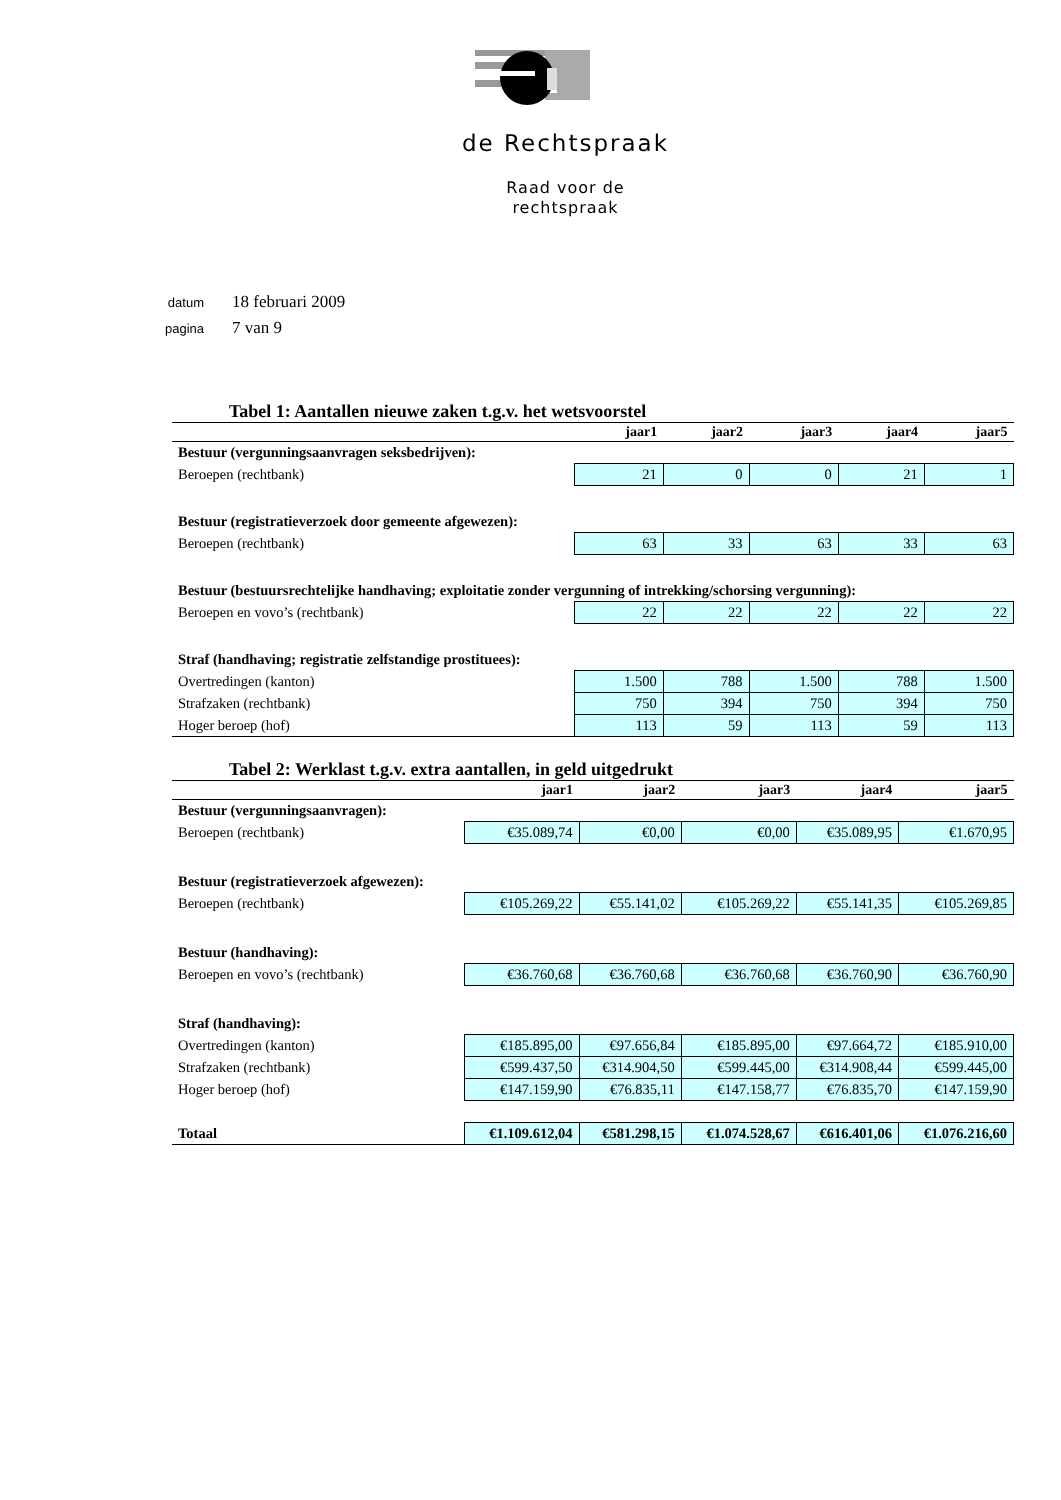de Rechtspraak
Raad voor de
rechtspraak
| datum | 18 februari 2009 |
| pagina | 7 van 9 |
Tabel 1: Aantallen nieuwe zaken t.g.v. het wetsvoorstel
| | jaar1 | jaar2 | jaar3 | jaar4 | jaar5 |
| --- | --- | --- | --- | --- | --- |
| Bestuur (vergunningsaanvragen seksbedrijven): | | | | | |
| Beroepen (rechtbank) | 21 | 0 | 0 | 21 | 1 |
| Bestuur (registratieverzoek door gemeente afgewezen): | | | | | |
| Beroepen (rechtbank) | 63 | 33 | 63 | 33 | 63 |
| Bestuur (bestuursrechtelijke handhaving; exploitatie zonder vergunning of intrekking/schorsing vergunning): | | | | | |
| Beroepen en vovo’s (rechtbank) | 22 | 22 | 22 | 22 | 22 |
| Straf (handhaving; registratie zelfstandige prostituees): | | | | | |
| Overtredingen (kanton) | 1.500 | 788 | 1.500 | 788 | 1.500 |
| Strafzaken (rechtbank) | 750 | 394 | 750 | 394 | 750 |
| Hoger beroep (hof) | 113 | 59 | 113 | 59 | 113 |
Tabel 2: Werklast t.g.v. extra aantallen, in geld uitgedrukt
| | jaar1 | jaar2 | jaar3 | jaar4 | jaar5 |
| --- | --- | --- | --- | --- | --- |
| Bestuur (vergunningsaanvragen): | | | | | |
| Beroepen (rechtbank) | €35.089,74 | €0,00 | €0,00 | €35.089,95 | €1.670,95 |
| Bestuur (registratieverzoek afgewezen): | | | | | |
| Beroepen (rechtbank) | €105.269,22 | €55.141,02 | €105.269,22 | €55.141,35 | €105.269,85 |
| Bestuur (handhaving): | | | | | |
| Beroepen en vovo’s (rechtbank) | €36.760,68 | €36.760,68 | €36.760,68 | €36.760,90 | €36.760,90 |
| Straf (handhaving): | | | | | |
| Overtredingen (kanton) | €185.895,00 | €97.656,84 | €185.895,00 | €97.664,72 | €185.910,00 |
| Strafzaken (rechtbank) | €599.437,50 | €314.904,50 | €599.445,00 | €314.908,44 | €599.445,00 |
| Hoger beroep (hof) | €147.159,90 | €76.835,11 | €147.158,77 | €76.835,70 | €147.159,90 |
| Totaal | €1.109.612,04 | €581.298,15 | €1.074.528,67 | €616.401,06 | €1.076.216,60 |